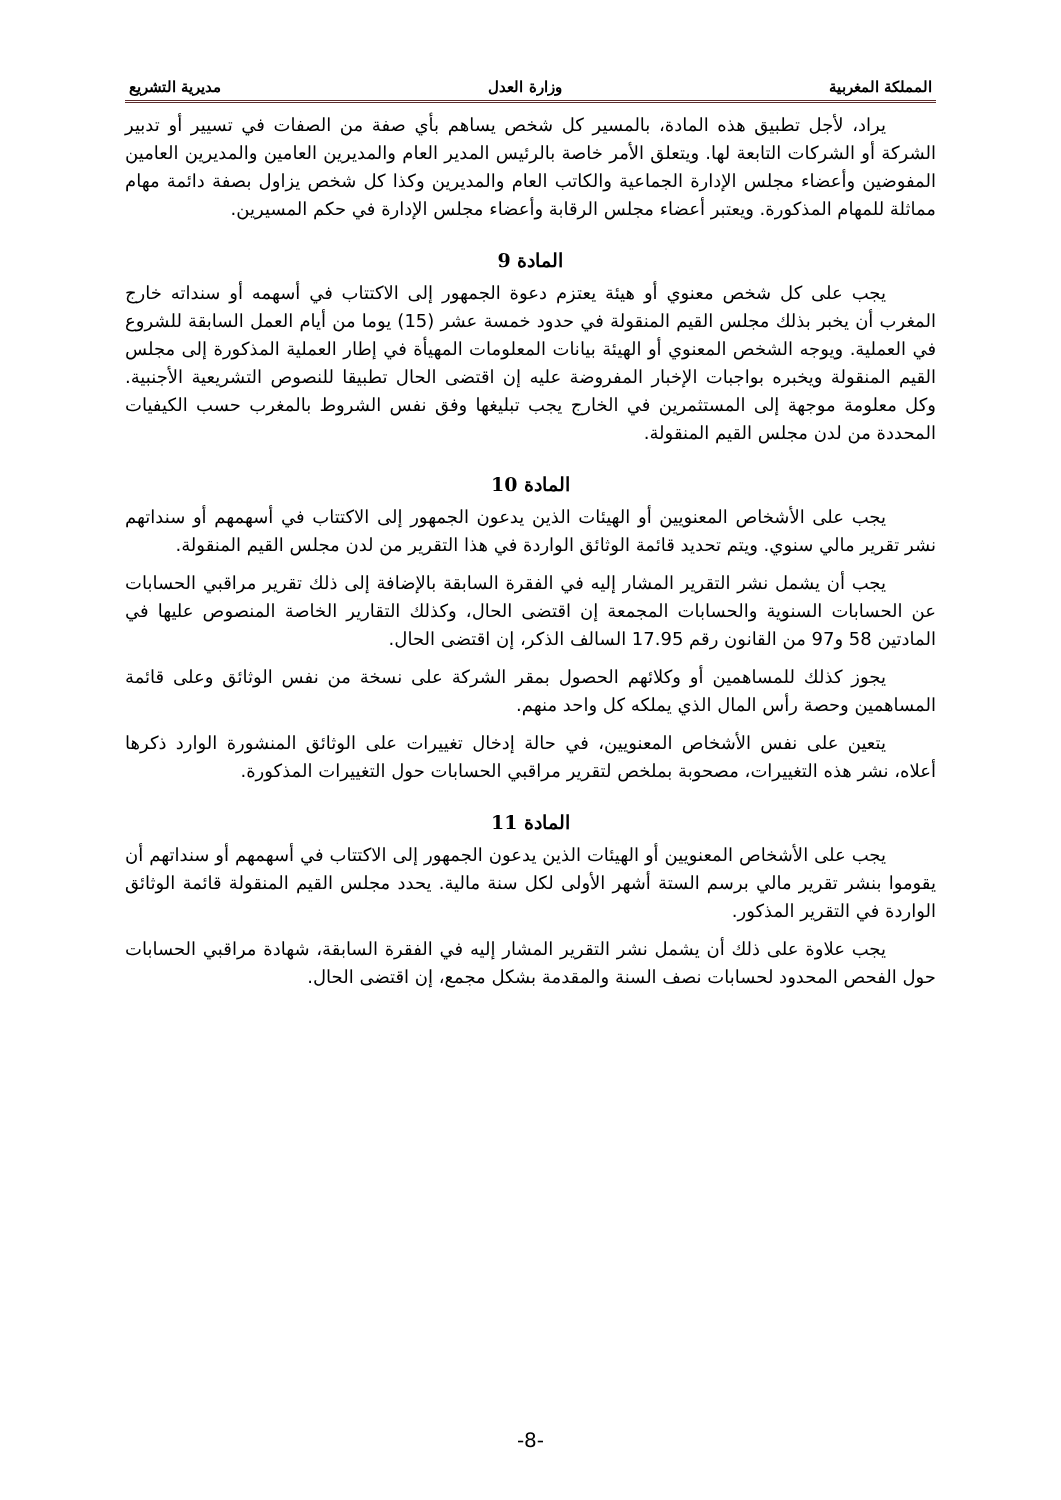المملكة المغربية وزارة العدل مديرية التشريع
يراد، لأجل تطبيق هذه المادة، بالمسير كل شخص يساهم بأي صفة من الصفات في تسيير أو تدبير الشركة أو الشركات التابعة لها. ويتعلق الأمر خاصة بالرئيس المدير العام والمديرين العامين والمديرين العامين المفوضين وأعضاء مجلس الإدارة الجماعية والكاتب العام والمديرين وكذا كل شخص يزاول بصفة دائمة مهام مماثلة للمهام المذكورة. ويعتبر أعضاء مجلس الرقابة وأعضاء مجلس الإدارة في حكم المسيرين.
المادة 9
يجب على كل شخص معنوي أو هيئة يعتزم دعوة الجمهور إلى الاكتتاب في أسهمه أو سنداته خارج المغرب أن يخبر بذلك مجلس القيم المنقولة في حدود خمسة عشر (15) يوما من أيام العمل السابقة للشروع في العملية. ويوجه الشخص المعنوي أو الهيئة بيانات المعلومات المهيأة في إطار العملية المذكورة إلى مجلس القيم المنقولة ويخبره بواجبات الإخبار المفروضة عليه إن اقتضى الحال تطبيقا للنصوص التشريعية الأجنبية. وكل معلومة موجهة إلى المستثمرين في الخارج يجب تبليغها وفق نفس الشروط بالمغرب حسب الكيفيات المحددة من لدن مجلس القيم المنقولة.
المادة 10
يجب على الأشخاص المعنويين أو الهيئات الذين يدعون الجمهور إلى الاكتتاب في أسهمهم أو سنداتهم نشر تقرير مالي سنوي. ويتم تحديد قائمة الوثائق الواردة في هذا التقرير من لدن مجلس القيم المنقولة.
يجب أن يشمل نشر التقرير المشار إليه في الفقرة السابقة بالإضافة إلى ذلك تقرير مراقبي الحسابات عن الحسابات السنوية والحسابات المجمعة إن اقتضى الحال، وكذلك التقارير الخاصة المنصوص عليها في المادتين 58 و97 من القانون رقم 17.95 السالف الذكر، إن اقتضى الحال.
يجوز كذلك للمساهمين أو وكلائهم الحصول بمقر الشركة على نسخة من نفس الوثائق وعلى قائمة المساهمين وحصة رأس المال الذي يملكه كل واحد منهم.
يتعين على نفس الأشخاص المعنويين، في حالة إدخال تغييرات على الوثائق المنشورة الوارد ذكرها أعلاه، نشر هذه التغييرات، مصحوبة بملخص لتقرير مراقبي الحسابات حول التغييرات المذكورة.
المادة 11
يجب على الأشخاص المعنويين أو الهيئات الذين يدعون الجمهور إلى الاكتتاب في أسهمهم أو سنداتهم أن يقوموا بنشر تقرير مالي برسم الستة أشهر الأولى لكل سنة مالية. يحدد مجلس القيم المنقولة قائمة الوثائق الواردة في التقرير المذكور.
يجب علاوة على ذلك أن يشمل نشر التقرير المشار إليه في الفقرة السابقة، شهادة مراقبي الحسابات حول الفحص المحدود لحسابات نصف السنة والمقدمة بشكل مجمع، إن اقتضى الحال.
-8-